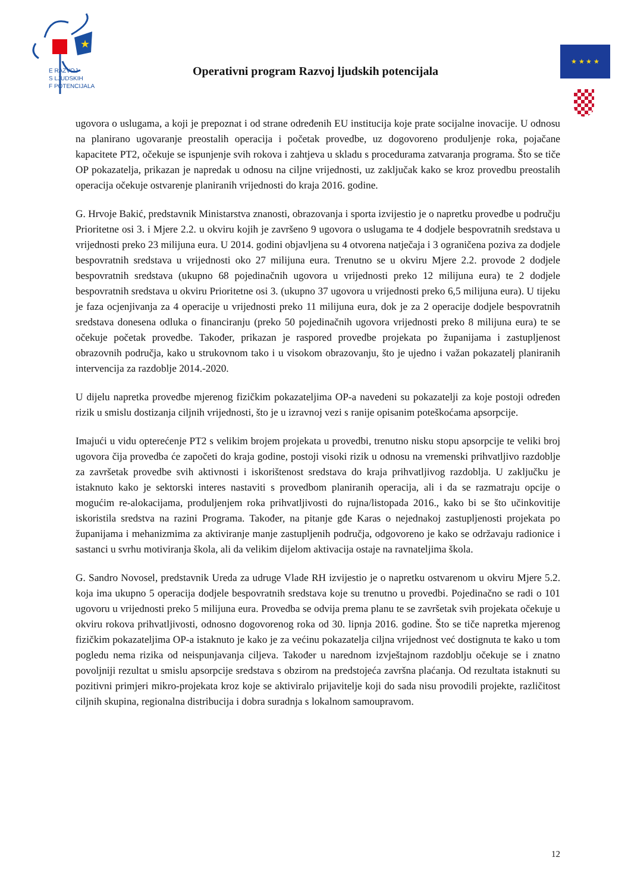★
E RAZVOJ
S LJUDSKIH
F POTENCIJALA
Operativni program Razvoj ljudskih potencijala
★ ★ ★ ★
ugovora o uslugama, a koji je prepoznat i od strane određenih EU institucija koje prate socijalne inovacije. U odnosu na planirano ugovaranje preostalih operacija i početak provedbe, uz dogovoreno produljenje roka, pojačane kapacitete PT2, očekuje se ispunjenje svih rokova i zahtjeva u skladu s procedurama zatvaranja programa. Što se tiče OP pokazatelja, prikazan je napredak u odnosu na ciljne vrijednosti, uz zaključak kako se kroz provedbu preostalih operacija očekuje ostvarenje planiranih vrijednosti do kraja 2016. godine.
G. Hrvoje Bakić, predstavnik Ministarstva znanosti, obrazovanja i sporta izvijestio je o napretku provedbe u području Prioritetne osi 3. i Mjere 2.2. u okviru kojih je završeno 9 ugovora o uslugama te 4 dodjele bespovratnih sredstava u vrijednosti preko 23 milijuna eura. U 2014. godini objavljena su 4 otvorena natječaja i 3 ograničena poziva za dodjele bespovratnih sredstava u vrijednosti oko 27 milijuna eura. Trenutno se u okviru Mjere 2.2. provode 2 dodjele bespovratnih sredstava (ukupno 68 pojedinačnih ugovora u vrijednosti preko 12 milijuna eura) te 2 dodjele bespovratnih sredstava u okviru Prioritetne osi 3. (ukupno 37 ugovora u vrijednosti preko 6,5 milijuna eura). U tijeku je faza ocjenjivanja za 4 operacije u vrijednosti preko 11 milijuna eura, dok je za 2 operacije dodjele bespovratnih sredstava donesena odluka o financiranju (preko 50 pojedinačnih ugovora vrijednosti preko 8 milijuna eura) te se očekuje početak provedbe. Također, prikazan je raspored provedbe projekata po županijama i zastupljenost obrazovnih područja, kako u strukovnom tako i u visokom obrazovanju, što je ujedno i važan pokazatelj planiranih intervencija za razdoblje 2014.-2020.
U dijelu napretka provedbe mjerenog fizičkim pokazateljima OP-a navedeni su pokazatelji za koje postoji određen rizik u smislu dostizanja ciljnih vrijednosti, što je u izravnoj vezi s ranije opisanim poteškoćama apsorpcije.
Imajući u vidu opterećenje PT2 s velikim brojem projekata u provedbi, trenutno nisku stopu apsorpcije te veliki broj ugovora čija provedba će započeti do kraja godine, postoji visoki rizik u odnosu na vremenski prihvatljivo razdoblje za završetak provedbe svih aktivnosti i iskorištenost sredstava do kraja prihvatljivog razdoblja. U zaključku je istaknuto kako je sektorski interes nastaviti s provedbom planiranih operacija, ali i da se razmatraju opcije o mogućim re-alokacijama, produljenjem roka prihvatljivosti do rujna/listopada 2016., kako bi se što učinkovitije iskoristila sredstva na razini Programa. Također, na pitanje gđe Karas o nejednakoj zastupljenosti projekata po županijama i mehanizmima za aktiviranje manje zastupljenih područja, odgovoreno je kako se održavaju radionice i sastanci u svrhu motiviranja škola, ali da velikim dijelom aktivacija ostaje na ravnateljima škola.
G. Sandro Novosel, predstavnik Ureda za udruge Vlade RH izvijestio je o napretku ostvarenom u okviru Mjere 5.2. koja ima ukupno 5 operacija dodjele bespovratnih sredstava koje su trenutno u provedbi. Pojedinačno se radi o 101 ugovoru u vrijednosti preko 5 milijuna eura. Provedba se odvija prema planu te se završetak svih projekata očekuje u okviru rokova prihvatljivosti, odnosno dogovorenog roka od 30. lipnja 2016. godine. Što se tiče napretka mjerenog fizičkim pokazateljima OP-a istaknuto je kako je za većinu pokazatelja ciljna vrijednost već dostignuta te kako u tom pogledu nema rizika od neispunjavanja ciljeva. Također u narednom izvještajnom razdoblju očekuje se i znatno povoljniji rezultat u smislu apsorpcije sredstava s obzirom na predstojeća završna plaćanja. Od rezultata istaknuti su pozitivni primjeri mikro-projekata kroz koje se aktiviralo prijavitelje koji do sada nisu provodili projekte, različitost ciljnih skupina, regionalna distribucija i dobra suradnja s lokalnom samoupravom.
12